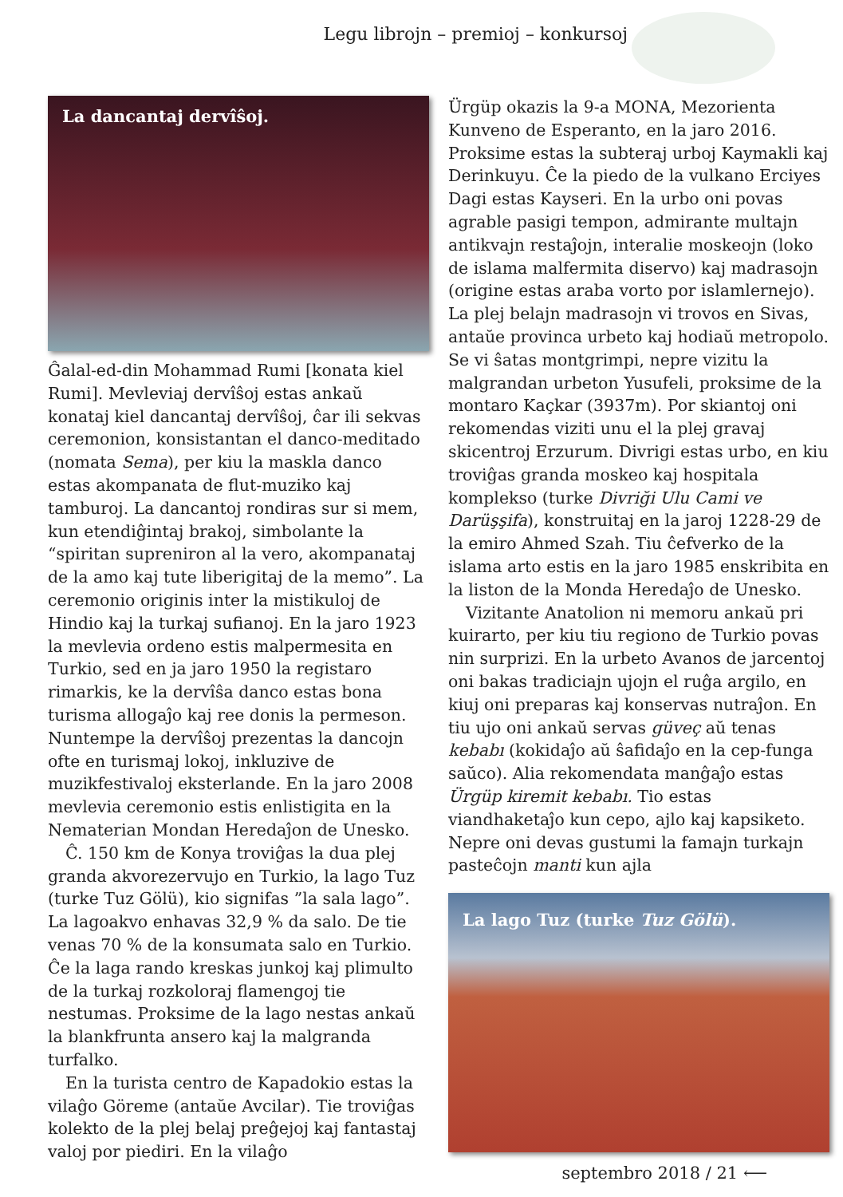Legu librojn – premioj – konkursoj
La dancantaj dervîŝoj.
Ĝalal-ed-din Mohammad Rumi [konata kiel Rumi]. Mevleviaj dervîŝoj estas ankaŭ konataj kiel dancantaj dervîŝoj, ĉar ili sekvas ceremonion, konsistantan el danco-meditado (nomata Sema), per kiu la maskla danco estas akompanata de flut-muziko kaj tamburoj. La dancantoj rondiras sur si mem, kun etendiĝintaj brakoj, simbolante la “spiritan supreniron al la vero, akompanataj de la amo kaj tute liberigitaj de la memo”. La ceremonio originis inter la mistikuloj de Hindio kaj la turkaj sufianoj. En la jaro 1923 la mevlevia ordeno estis malpermesita en Turkio, sed en ja jaro 1950 la registaro rimarkis, ke la dervîŝa danco estas bona turisma allogaĵo kaj ree donis la permeson. Nuntempe la dervîŝoj prezentas la dancojn ofte en turismaj lokoj, inkluzive de muzikfestivaloj eksterlande. En la jaro 2008 mevlevia ceremonio estis enlistigita en la Nematerian Mondan Heredaĵon de Unesko.
Ĉ. 150 km de Konya troviĝas la dua plej granda akvorezervujo en Turkio, la lago Tuz (turke Tuz Gölü), kio signifas ”la sala lago”. La lagoakvo enhavas 32,9 % da salo. De tie venas 70 % de la konsumata salo en Turkio. Ĉe la laga rando kreskas junkoj kaj plimulto de la turkaj rozkoloraj flamengoj tie nestumas. Proksime de la lago nestas ankaŭ la blankfrunta ansero kaj la mal­granda turfalko.
En la turista centro de Kapadokio estas la vilaĝo Göreme (antaŭe Avcilar). Tie troviĝas kolekto de la plej belaj preĝejoj kaj fantastaj valoj por piediri. En la vilaĝo
Ürgüp okazis la 9-a MONA, Mezorienta Kunveno de Esperanto, en la jaro 2016. Proksime estas la subteraj urboj Kaymakli kaj Derinkuyu. Ĉe la piedo de la vulkano Erciyes Dagi estas Kayseri. En la urbo oni povas agrable pasigi tempon, admirante multajn antikvajn restaĵojn, interalie moskeojn (loko de islama malfermita diservo) kaj madrasojn (origine estas araba vorto por islamlernejo). La plej belajn madrasojn vi trovos en Sivas, antaŭe provinca urbeto kaj hodiaŭ metropolo. Se vi ŝatas montgrimpi, nepre vizitu la malgrandan urbeton Yusufeli, proksime de la montaro Kaçkar (3937m). Por skiantoj oni rekomendas viziti unu el la plej gravaj skicentroj Erzurum. Divrigi estas urbo, en kiu troviĝas granda moskeo kaj hospitala komplekso (turke Divriği Ulu Cami ve Darüşşifa), konstruitaj en la jaroj 1228-29 de la emiro Ahmed Szah. Tiu ĉefverko de la islama arto estis en la jaro 1985 enskribita en la liston de la Monda Heredaĵo de Unesko.
Vizitante Anatolion ni memoru ankaŭ pri kuirarto, per kiu tiu regiono de Turkio povas nin surprizi. En la urbeto Avanos de jarcentoj oni bakas tradiciajn ujojn el ruĝa argilo, en kiuj oni preparas kaj konservas nutraĵon. En tiu ujo oni ankaŭ servas güveç aŭ tenas kebabı (kokidaĵo aŭ ŝafidaĵo en la cep-funga saŭco). Alia rekomendata manĝaĵo estas Ürgüp kiremit kebabı. Tio estas viandhaketaĵo kun cepo, ajlo kaj kapsiketo. Nepre oni devas gustumi la famajn turkajn pasteĉojn manti kun ajla
La lago Tuz (turke Tuz Gölü).
septembro 2018 / 21 ⟵